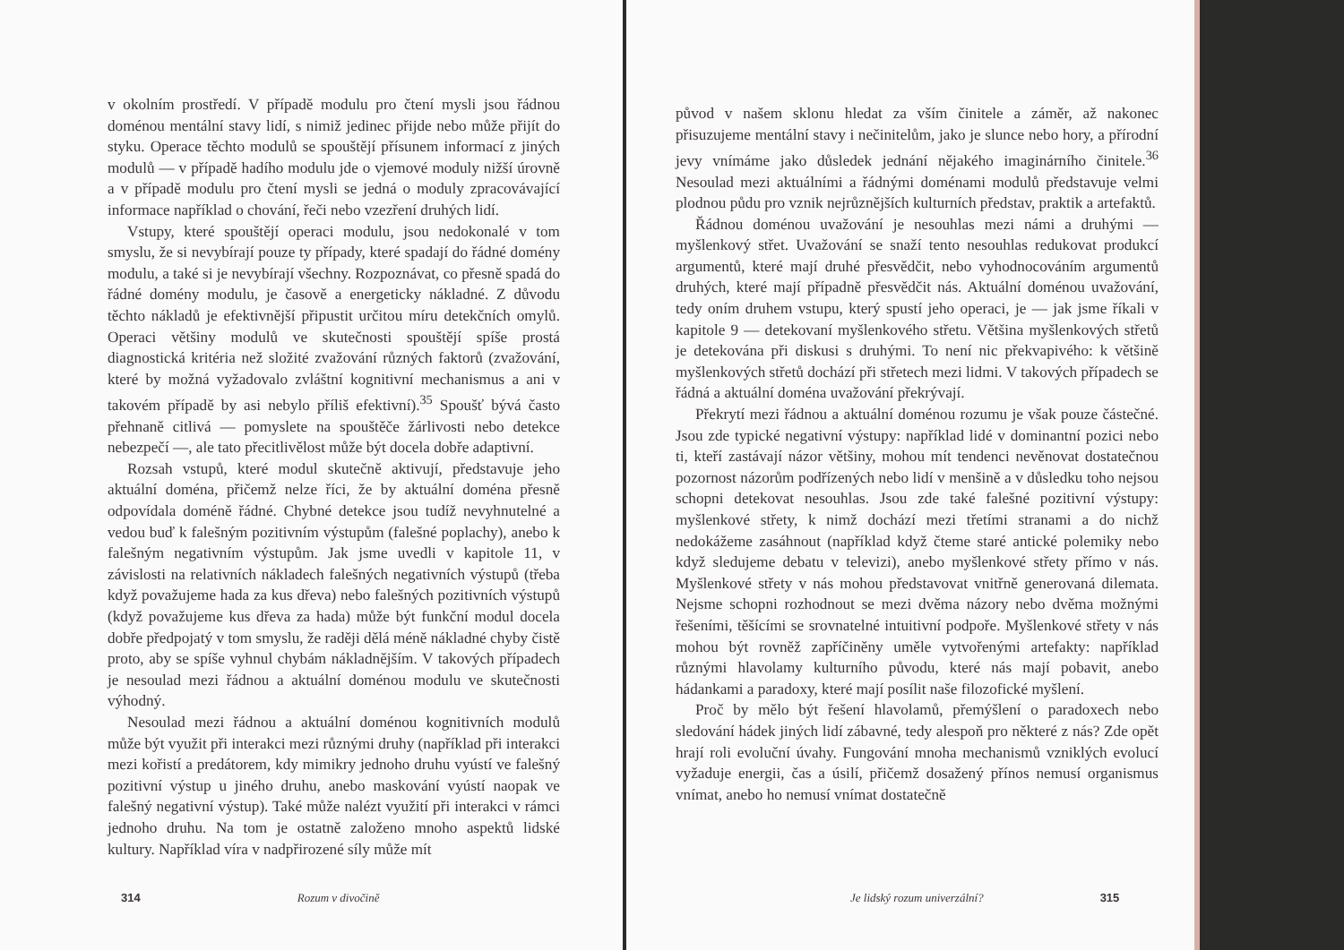v okolním prostředí. V případě modulu pro čtení mysli jsou řádnou doménou mentální stavy lidí, s nimiž jedinec přijde nebo může přijít do styku. Operace těchto modulů se spouštějí přísunem informací z jiných modulů — v případě hadího modulu jde o vjemové moduly nižší úrovně a v případě modulu pro čtení mysli se jedná o moduly zpracovávající informace například o chování, řeči nebo vzezření druhých lidí.
Vstupy, které spouštějí operaci modulu, jsou nedokonalé v tom smyslu, že si nevybírají pouze ty případy, které spadají do řádné domény modulu, a také si je nevybírají všechny. Rozpoznávat, co přesně spadá do řádné domény modulu, je časově a energeticky nákladné. Z důvodu těchto nákladů je efektivnější připustit určitou míru detekčních omylů. Operaci většiny modulů ve skutečnosti spouštějí spíše prostá diagnostická kritéria než složité zvažování různých faktorů (zvažování, které by možná vyžadovalo zvláštní kognitivní mechanismus a ani v takovém případě by asi nebylo příliš efektivní).<sup>35</sup> Spoušť bývá často přehnaně citlivá — pomyslete na spouštěče žárlivosti nebo detekce nebezpečí —, ale tato přecitlivělost může být docela dobře adaptivní.
Rozsah vstupů, které modul skutečně aktivují, představuje jeho aktuální doména, přičemž nelze říci, že by aktuální doména přesně odpovídala doméně řádné. Chybné detekce jsou tudíž nevyhnutelné a vedou buď k falešným pozitivním výstupům (falešné poplachy), anebo k falešným negativním výstupům. Jak jsme uvedli v kapitole 11, v závislosti na relativních nákladech falešných negativních výstupů (třeba když považujeme hada za kus dřeva) nebo falešných pozitivních výstupů (když považujeme kus dřeva za hada) může být funkční modul docela dobře předpojatý v tom smyslu, že raději dělá méně nákladné chyby čistě proto, aby se spíše vyhnul chybám nákladnějším. V takových případech je nesoulad mezi řádnou a aktuální doménou modulu ve skutečnosti výhodný.
Nesoulad mezi řádnou a aktuální doménou kognitivních modulů může být využit při interakci mezi různými druhy (například při interakci mezi kořistí a predátorem, kdy mimikry jednoho druhu vyústí ve falešný pozitivní výstup u jiného druhu, anebo maskování vyústí naopak ve falešný negativní výstup). Také může nalézt využití při interakci v rámci jednoho druhu. Na tom je ostatně založeno mnoho aspektů lidské kultury. Například víra v nadpřirozené síly může mít
314 Rozum v divočině
původ v našem sklonu hledat za vším činitele a záměr, až nakonec přisuzujeme mentální stavy i nečinitelům, jako je slunce nebo hory, a přírodní jevy vnímáme jako důsledek jednání nějakého imaginárního činitele.<sup>36</sup> Nesoulad mezi aktuálními a řádnými doménami modulů představuje velmi plodnou půdu pro vznik nejrůznějších kulturních představ, praktik a artefaktů.
Řádnou doménou uvažování je nesouhlas mezi námi a druhými — myšlenkový střet. Uvažování se snaží tento nesouhlas redukovat produkcí argumentů, které mají druhé přesvědčit, nebo vyhodnocováním argumentů druhých, které mají případně přesvědčit nás. Aktuální doménou uvažování, tedy oním druhem vstupu, který spustí jeho operaci, je — jak jsme říkali v kapitole 9 — detekovaní myšlenkového střetu. Většina myšlenkových střetů je detekována při diskusi s druhými. To není nic překvapivého: k většině myšlenkových střetů dochází při střetech mezi lidmi. V takových případech se řádná a aktuální doména uvažování překrývají.
Překrytí mezi řádnou a aktuální doménou rozumu je však pouze částečné. Jsou zde typické negativní výstupy: například lidé v dominantní pozici nebo ti, kteří zastávají názor většiny, mohou mít tendenci nevěnovat dostatečnou pozornost názorům podřízených nebo lidí v menšině a v důsledku toho nejsou schopni detekovat nesouhlas. Jsou zde také falešné pozitivní výstupy: myšlenkové střety, k nimž dochází mezi třetími stranami a do nichž nedokážeme zasáhnout (například když čteme staré antické polemiky nebo když sledujeme debatu v televizi), anebo myšlenkové střety přímo v nás. Myšlenkové střety v nás mohou představovat vnitřně generovaná dilemata. Nejsme schopni rozhodnout se mezi dvěma názory nebo dvěma možnými řešeními, těšícími se srovnatelné intuitivní podpoře. Myšlenkové střety v nás mohou být rovněž zapříčiněny uměle vytvořenými artefakty: například různými hlavolamy kulturního původu, které nás mají pobavit, anebo hádankami a paradoxy, které mají posílit naše filozofické myšlení.
Proč by mělo být řešení hlavolamů, přemýšlení o paradoxech nebo sledování hádek jiných lidí zábavné, tedy alespoň pro některé z nás? Zde opět hrají roli evoluční úvahy. Fungování mnoha mechanismů vzniklých evolucí vyžaduje energii, čas a úsilí, přičemž dosažený přínos nemusí organismus vnímat, anebo ho nemusí vnímat dostatečně
Je lidský rozum univerzální? 315